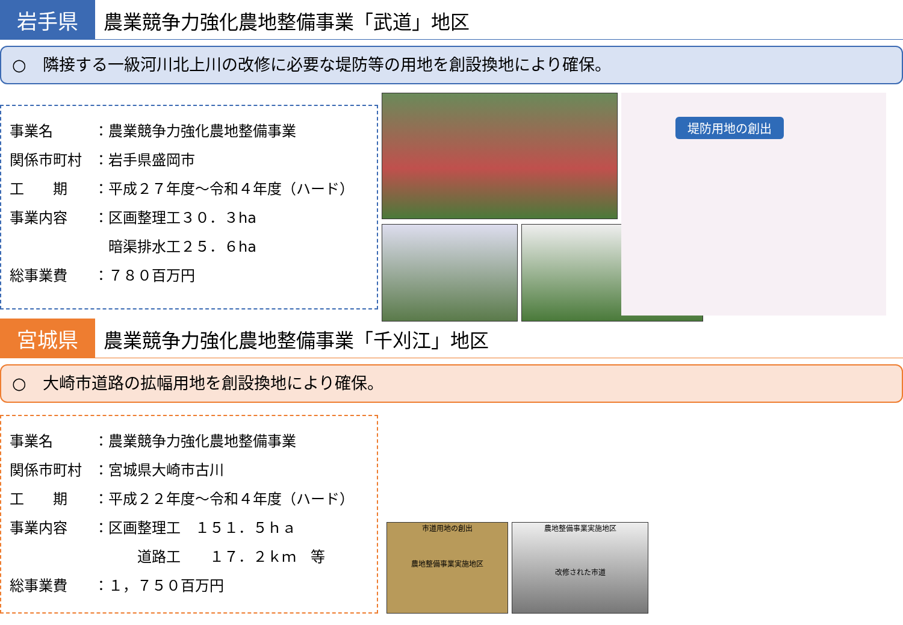岩手県
農業競争力強化農地整備事業「武道」地区
○　隣接する一級河川北上川の改修に必要な堤防等の用地を創設換地により確保。
事業名 ：農業競争力強化農地整備事業
関係市町村 ：岩手県盛岡市
工　　期 ：平成２７年度～令和４年度（ハード）
事業内容 ：区画整理工３０．３ha
　暗渠排水工２５．６ha
総事業費 ：７８０百万円
堤防用地の創出
宮城県
農業競争力強化農地整備事業「千刈江」地区
○　大崎市道路の拡幅用地を創設換地により確保。
事業名 ：農業競争力強化農地整備事業
関係市町村 ：宮城県大崎市古川
工　　期 ：平成２２年度～令和４年度（ハード）
事業内容 ：区画整理工　１５１．５ｈａ
　　　道路工　　１７．２ｋｍ　等
総事業費 ：１，７５０百万円
市道用地の創出
農地整備事業実施地区
農地整備事業実施地区
改修された市道